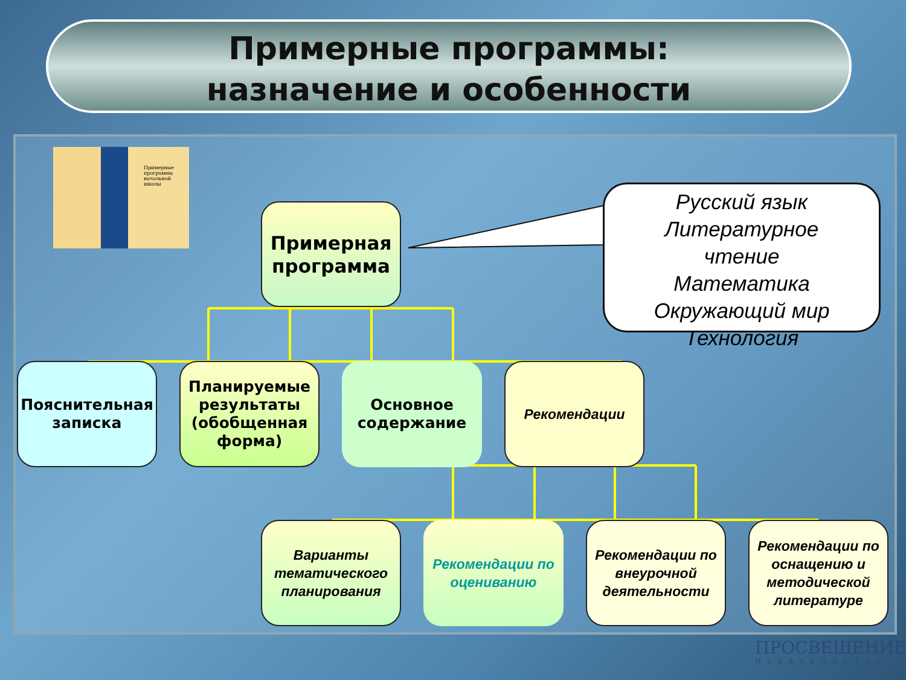Примерные программы:
назначение и особенности
Примерные программы начальной школы
Примерная программа
Русский язык
Литературное
чтение
Математика
Окружающий мир
Технология
Пояснительная записка
Планируемые результаты (обобщенная форма)
Основное содержание
Рекомендации
Варианты тематического планирования
Рекомендации по оцениванию
Рекомендации по внеурочной деятельности
Рекомендации по оснащению и методической литературе
ПРОСВЕЩЕНИЕ
ИЗДАТЕЛЬСТВО